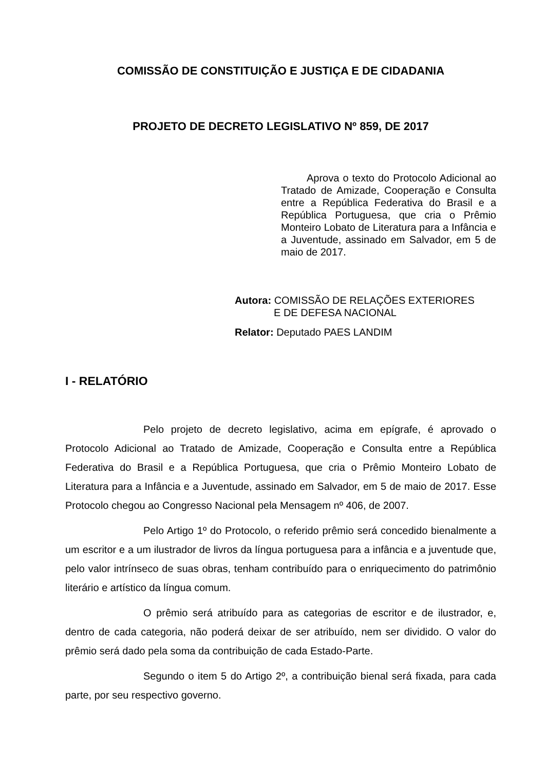COMISSÃO DE CONSTITUIÇÃO E JUSTIÇA E DE CIDADANIA
PROJETO DE DECRETO LEGISLATIVO Nº 859, DE 2017
Aprova o texto do Protocolo Adicional ao Tratado de Amizade, Cooperação e Consulta entre a República Federativa do Brasil e a República Portuguesa, que cria o Prêmio Monteiro Lobato de Literatura para a Infância e a Juventude, assinado em Salvador, em 5 de maio de 2017.
Autora: COMISSÃO DE RELAÇÕES EXTERIORES
E DE DEFESA NACIONAL
Relator: Deputado PAES LANDIM
I - RELATÓRIO
Pelo projeto de decreto legislativo, acima em epígrafe, é aprovado o Protocolo Adicional ao Tratado de Amizade, Cooperação e Consulta entre a República Federativa do Brasil e a República Portuguesa, que cria o Prêmio Monteiro Lobato de Literatura para a Infância e a Juventude, assinado em Salvador, em 5 de maio de 2017. Esse Protocolo chegou ao Congresso Nacional pela Mensagem nº 406, de 2007.
Pelo Artigo 1º do Protocolo, o referido prêmio será concedido bienalmente a um escritor e a um ilustrador de livros da língua portuguesa para a infância e a juventude que, pelo valor intrínseco de suas obras, tenham contribuído para o enriquecimento do patrimônio literário e artístico da língua comum.
O prêmio será atribuído para as categorias de escritor e de ilustrador, e, dentro de cada categoria, não poderá deixar de ser atribuído, nem ser dividido. O valor do prêmio será dado pela soma da contribuição de cada Estado-Parte.
Segundo o item 5 do Artigo 2º, a contribuição bienal será fixada, para cada parte, por seu respectivo governo.